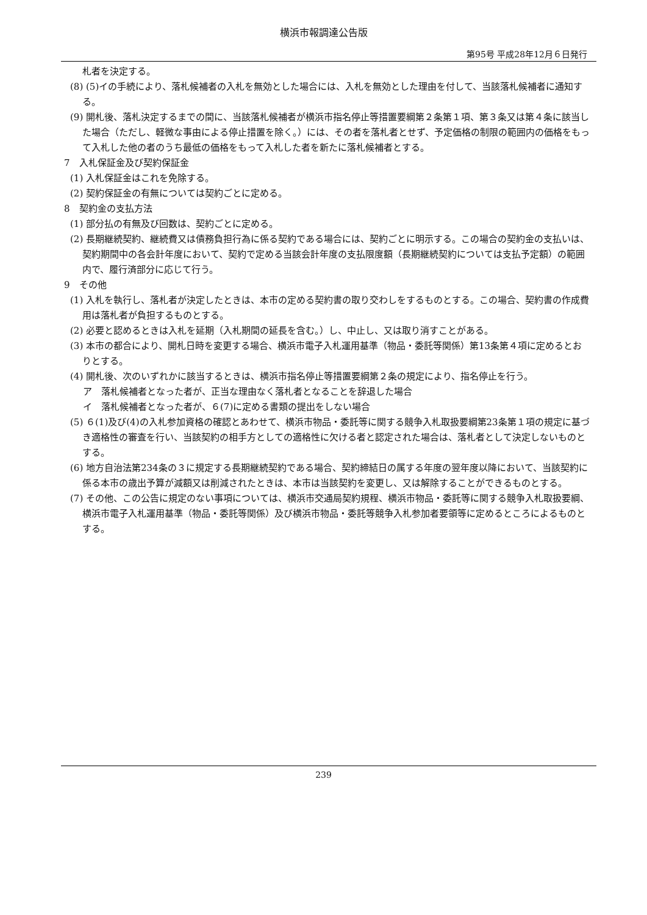横浜市報調達公告版
第95号 平成28年12月６日発行
札者を決定する。
(8) (5)イの手続により、落札候補者の入札を無効とした場合には、入札を無効とした理由を付して、当該落札候補者に通知する。
(9) 開札後、落札決定するまでの間に、当該落札候補者が横浜市指名停止等措置要綱第２条第１項、第３条又は第４条に該当した場合（ただし、軽微な事由による停止措置を除く。）には、その者を落札者とせず、予定価格の制限の範囲内の価格をもって入札した他の者のうち最低の価格をもって入札した者を新たに落札候補者とする。
7　入札保証金及び契約保証金
(1) 入札保証金はこれを免除する。
(2) 契約保証金の有無については契約ごとに定める。
8　契約金の支払方法
(1) 部分払の有無及び回数は、契約ごとに定める。
(2) 長期継続契約、継続費又は債務負担行為に係る契約である場合には、契約ごとに明示する。この場合の契約金の支払いは、契約期間中の各会計年度において、契約で定める当該会計年度の支払限度額（長期継続契約については支払予定額）の範囲内で、履行済部分に応じて行う。
9　その他
(1) 入札を執行し、落札者が決定したときは、本市の定める契約書の取り交わしをするものとする。この場合、契約書の作成費用は落札者が負担するものとする。
(2) 必要と認めるときは入札を延期（入札期間の延長を含む。）し、中止し、又は取り消すことがある。
(3) 本市の都合により、開札日時を変更する場合、横浜市電子入札運用基準（物品・委託等関係）第13条第４項に定めるとおりとする。
(4) 開札後、次のいずれかに該当するときは、横浜市指名停止等措置要綱第２条の規定により、指名停止を行う。
ア　落札候補者となった者が、正当な理由なく落札者となることを辞退した場合
イ　落札候補者となった者が、６(7)に定める書類の提出をしない場合
(5) ６(1)及び(4)の入札参加資格の確認とあわせて、横浜市物品・委託等に関する競争入札取扱要綱第23条第１項の規定に基づき適格性の審査を行い、当該契約の相手方としての適格性に欠ける者と認定された場合は、落札者として決定しないものとする。
(6) 地方自治法第234条の３に規定する長期継続契約である場合、契約締結日の属する年度の翌年度以降において、当該契約に係る本市の歳出予算が減額又は削減されたときは、本市は当該契約を変更し、又は解除することができるものとする。
(7) その他、この公告に規定のない事項については、横浜市交通局契約規程、横浜市物品・委託等に関する競争入札取扱要綱、横浜市電子入札運用基準（物品・委託等関係）及び横浜市物品・委託等競争入札参加者要領等に定めるところによるものとする。
239